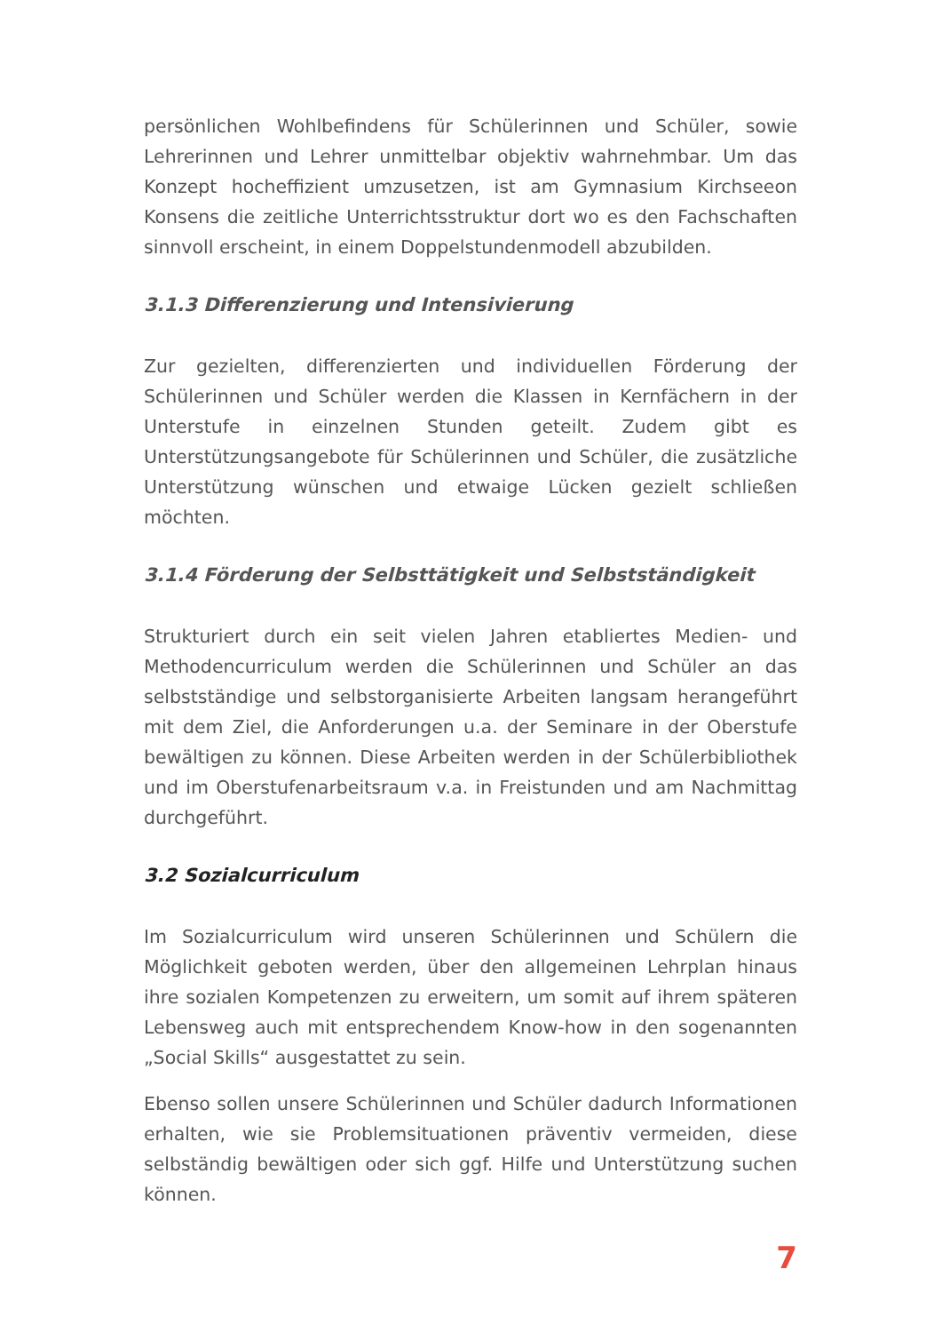persönlichen Wohlbefindens für Schülerinnen und Schüler, sowie Lehrerinnen und Lehrer unmittelbar objektiv wahrnehmbar. Um das Konzept hocheffizient umzusetzen, ist am Gymnasium Kirchseeon Konsens die zeitliche Unterrichtsstruktur dort wo es den Fachschaften sinnvoll erscheint, in einem Doppelstundenmodell abzubilden.
3.1.3 Differenzierung und Intensivierung
Zur gezielten, differenzierten und individuellen Förderung der Schülerinnen und Schüler werden die Klassen in Kernfächern in der Unterstufe in einzelnen Stunden geteilt. Zudem gibt es Unterstützungsangebote für Schülerinnen und Schüler, die zusätzliche Unterstützung wünschen und etwaige Lücken gezielt schließen möchten.
3.1.4 Förderung der Selbsttätigkeit und Selbstständigkeit
Strukturiert durch ein seit vielen Jahren etabliertes Medien- und Methodencurriculum werden die Schülerinnen und Schüler an das selbstständige und selbstorganisierte Arbeiten langsam herangeführt mit dem Ziel, die Anforderungen u.a. der Seminare in der Oberstufe bewältigen zu können. Diese Arbeiten werden in der Schülerbibliothek und im Oberstufenarbeitsraum v.a. in Freistunden und am Nachmittag durchgeführt.
3.2 Sozialcurriculum
Im Sozialcurriculum wird unseren Schülerinnen und Schülern die Möglichkeit geboten werden, über den allgemeinen Lehrplan hinaus ihre sozialen Kompetenzen zu erweitern, um somit auf ihrem späteren Lebensweg auch mit entsprechendem Know-how in den sogenannten „Social Skills“ ausgestattet zu sein.
Ebenso sollen unsere Schülerinnen und Schüler dadurch Informationen erhalten, wie sie Problemsituationen präventiv vermeiden, diese selbständig bewältigen oder sich ggf. Hilfe und Unterstützung suchen können.
7